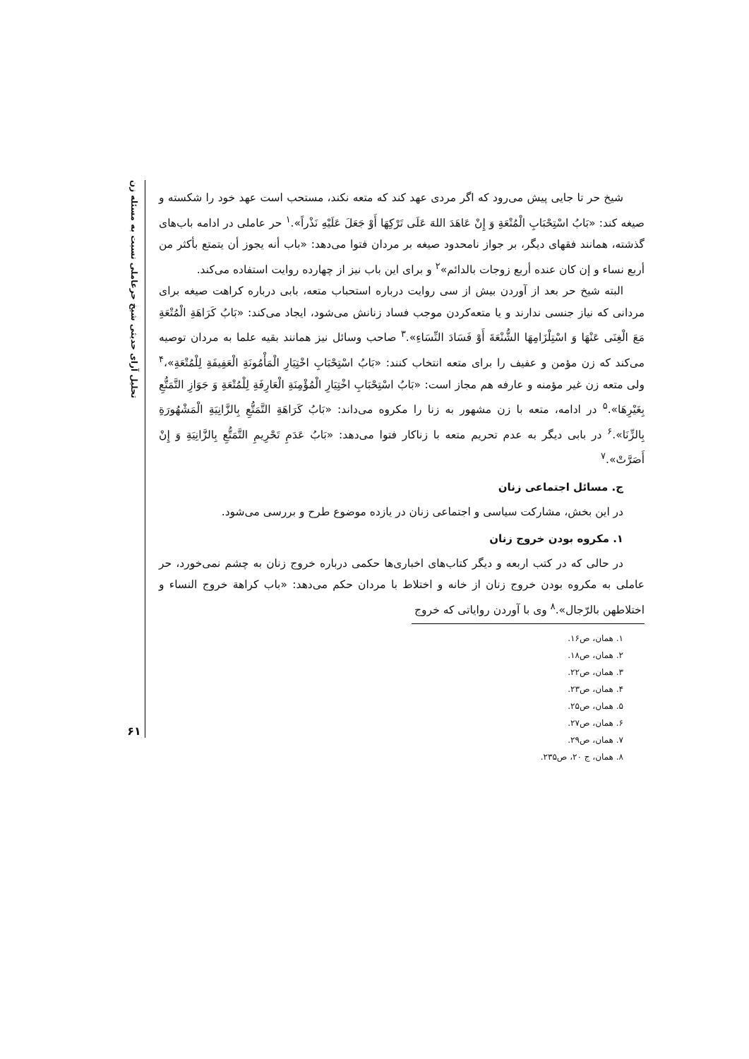تحلیل آرای حدیثی شیخ حرعاملی نسبت به مسئله زن
۶۱
شیخ حر تا جایی پیش می‌رود که اگر مردی عهد کند که متعه نکند، مستحب است عهد خود را شکسته و صیغه کند: «بَابُ اسْتِحْبَابِ الْمُتْعَةِ وَ إِنْ عَاهَدَ اللهَ عَلَى تَرْكِهَا أَوْ جَعَلَ عَلَيْهِ نَذْراً».<sup>۱</sup> حر عاملی در ادامه باب‌های گذشته، همانند فقهای دیگر، بر جواز نامحدود صیغه بر مردان فتوا می‌دهد: «باب أنه يجوز أن يتمتع بأكثر من أربع نساء و إن كان عنده أربع زوجات بالدائم»<sup>۲</sup> و برای این باب نیز از چهارده روایت استفاده می‌کند.
البته شیخ حر بعد از آوردن بیش از سی روایت درباره استحباب متعه، بابی درباره کراهت صیغه برای مردانی که نیاز جنسی ندارند و یا متعه‌کردن موجب فساد زنانش می‌شود، ایجاد می‌کند: «بَابُ كَرَاهَةِ الْمُتْعَةِ مَعَ الْغِنَى عَنْهَا وَ اسْتِلْزَامِهَا الشُّنْعَةَ أَوْ فَسَادَ النِّسَاءِ».<sup>۳</sup> صاحب وسائل نیز همانند بقیه علما به مردان توصیه می‌کند که زن مؤمن و عفیف را برای متعه انتخاب کنند: «بَابُ اسْتِحْبَابِ اخْتِيَارِ الْمَأْمُونَةِ الْعَفِيفَةِ لِلْمُتْعَةِ»،<sup>۴</sup> ولی متعه زن غیر مؤمنه و عارفه هم مجاز است: «بَابُ اسْتِحْبَابِ اخْتِيَارِ الْمُؤْمِنَةِ الْعَارِفَةِ لِلْمُتْعَةِ وَ جَوَازِ التَّمَتُّعِ بِغَيْرِهَا».<sup>۵</sup> در ادامه، متعه با زن مشهور به زنا را مکروه می‌داند: «بَابُ كَرَاهَةِ التَّمَتُّعِ بِالزَّانِيَةِ الْمَشْهُورَةِ بِالزِّنَا».<sup>۶</sup> در بابی دیگر به عدم تحریم متعه با زناکار فتوا می‌دهد: «بَابُ عَدَمِ تَحْرِيمِ التَّمَتُّعِ بِالزَّانِيَةِ وَ إِنْ أَصَرَّتْ».<sup>۷</sup>
ج. مسائل اجتماعی زنان
در این بخش، مشارکت سیاسی و اجتماعی زنان در یازده موضوع طرح و بررسی می‌شود.
۱. مکروه بودن خروج زنان
در حالی که در کتب اربعه و دیگر کتاب‌های اخباری‌ها حکمی درباره خروج زنان به چشم نمی‌خورد، حر عاملی به مکروه بودن خروج زنان از خانه و اختلاط با مردان حکم می‌دهد: «باب كراهة خروج النساء و اختلاطهن بالرّجال».<sup>۸</sup> وی با آوردن روایاتی که خروج
۱. همان، ص۱۶.
۲. همان، ص۱۸.
۳. همان، ص۲۲.
۴. همان، ص۲۳.
۵. همان، ص۲۵.
۶. همان، ص۲۷.
۷. همان، ص۲۹.
۸. همان، ج ۲۰، ص۲۳۵.